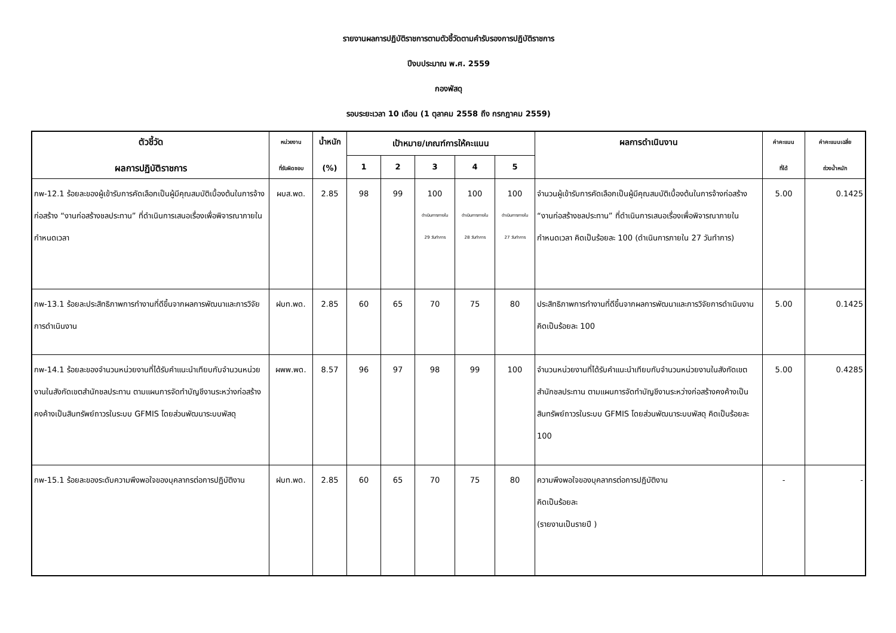รายงานผลการปฏิบัติราชการตามตัวชี้วัดตามคำรับรองการปฏิบัติราชการ
ปีงบประมาณ พ.ศ. 2559
กองพัสดุ
รอบระยะเวลา 10 เดือน (1 ตุลาคม 2558 ถึง กรกฎาคม 2559)
| ตัวชี้วัด ผลการปฏิบัติราชการ | หน่วยงาน ที่รับผิดชอบ | น้ำหนัก (%) | เป้าหมาย/เกณฑ์การให้คะแนน | | | | | ผลการดำเนินงาน | ค่าคะแนน ที่ได้ | ค่าคะแนนเฉลี่ย ถ่วงน้ำหนัก |
| --- | --- | --- | --- | --- | --- | --- | --- | --- | --- | --- |
| | | | 1 | 2 | 3 | 4 | 5 | | | |
| กพ-12.1 ร้อยละของผู้เข้ารับการคัดเลือกเป็นผู้มีคุณสมบัติเบื้องต้นในการจ้างก่อสร้าง “งานก่อสร้างชลประทาน” ที่ดำเนินการเสนอเรื่องเพื่อพิจารณาภายในกำหนดเวลา | ผบส.พด. | 2.85 | 98 | 99 | 100 ดำเนินการภายใน 29 วันทำการ | 100 ดำเนินการภายใน 28 วันทำการ | 100 ดำเนินการภายใน 27 วันทำการ | จำนวนผู้เข้ารับการคัดเลือกเป็นผู้มีคุณสมบัติเบื้องต้นในการจ้างก่อสร้าง “งานก่อสร้างชลประทาน” ที่ดำเนินการเสนอเรื่องเพื่อพิจารณาภายในกำหนดเวลา คิดเป็นร้อยละ 100 (ดำเนินการภายใน 27 วันทำการ) | 5.00 | 0.1425 |
| กพ-13.1 ร้อยละประสิทธิภาพการทำงานที่ดีขึ้นจากผลการพัฒนาและการวิจัยการดำเนินงาน | ฝบท.พด. | 2.85 | 60 | 65 | 70 | 75 | 80 | ประสิทธิภาพการทำงานที่ดีขึ้นจากผลการพัฒนาและการวิจัยการดำเนินงาน คิดเป็นร้อยละ 100 | 5.00 | 0.1425 |
| กพ-14.1 ร้อยละของจำนวนหน่วยงานที่ได้รับคำแนะนำเทียบกับจำนวนหน่วยงานในสังกัดเขตสำนักชลประทาน ตามแผนการจัดทำบัญชีงานระหว่างก่อสร้างคงค้างเป็นสินทรัพย์ถาวรในระบบ GFMIS โดยส่วนพัฒนาระบบพัสดุ | ผพพ.พด. | 8.57 | 96 | 97 | 98 | 99 | 100 | จำนวนหน่วยงานที่ได้รับคำแนะนำเทียบกับจำนวนหน่วยงานในสังกัดเขตสำนักชลประทาน ตามแผนการจัดทำบัญชีงานระหว่างก่อสร้างคงค้างเป็นสินทรัพย์ถาวรในระบบ GFMIS โดยส่วนพัฒนาระบบพัสดุ คิดเป็นร้อยละ 100 | 5.00 | 0.4285 |
| กพ-15.1 ร้อยละของระดับความพึงพอใจของบุคลากรต่อการปฏิบัติงาน | ฝบท.พด. | 2.85 | 60 | 65 | 70 | 75 | 80 | ความพึงพอใจของบุคลากรต่อการปฏิบัติงาน คิดเป็นร้อยละ (รายงานเป็นรายปี ) | - | - |